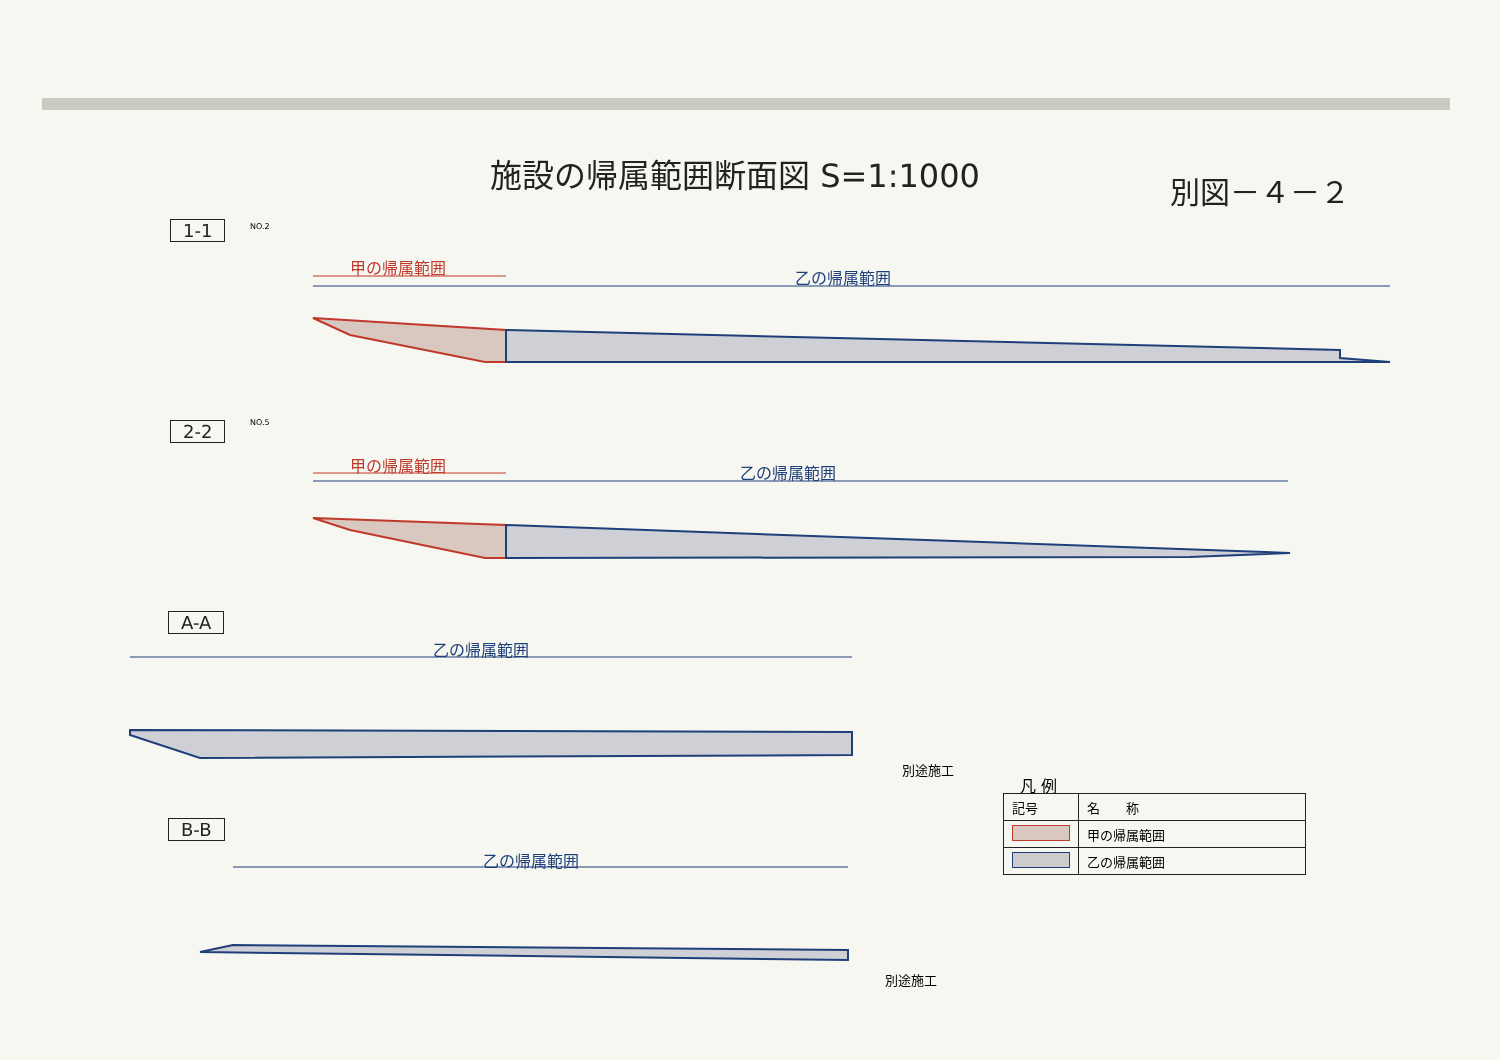施設の帰属範囲断面図 S=1:1000 別図－４－２
1-1 NO.2
甲の帰属範囲
乙の帰属範囲
2-2 NO.5
甲の帰属範囲 乙の帰属範囲
A-A
乙の帰属範囲
別途施工
B-B
乙の帰属範囲
別途施工
凡 例
| 記号 | 名 称 |
| --- | --- |
| | 甲の帰属範囲 |
| | 乙の帰属範囲 |